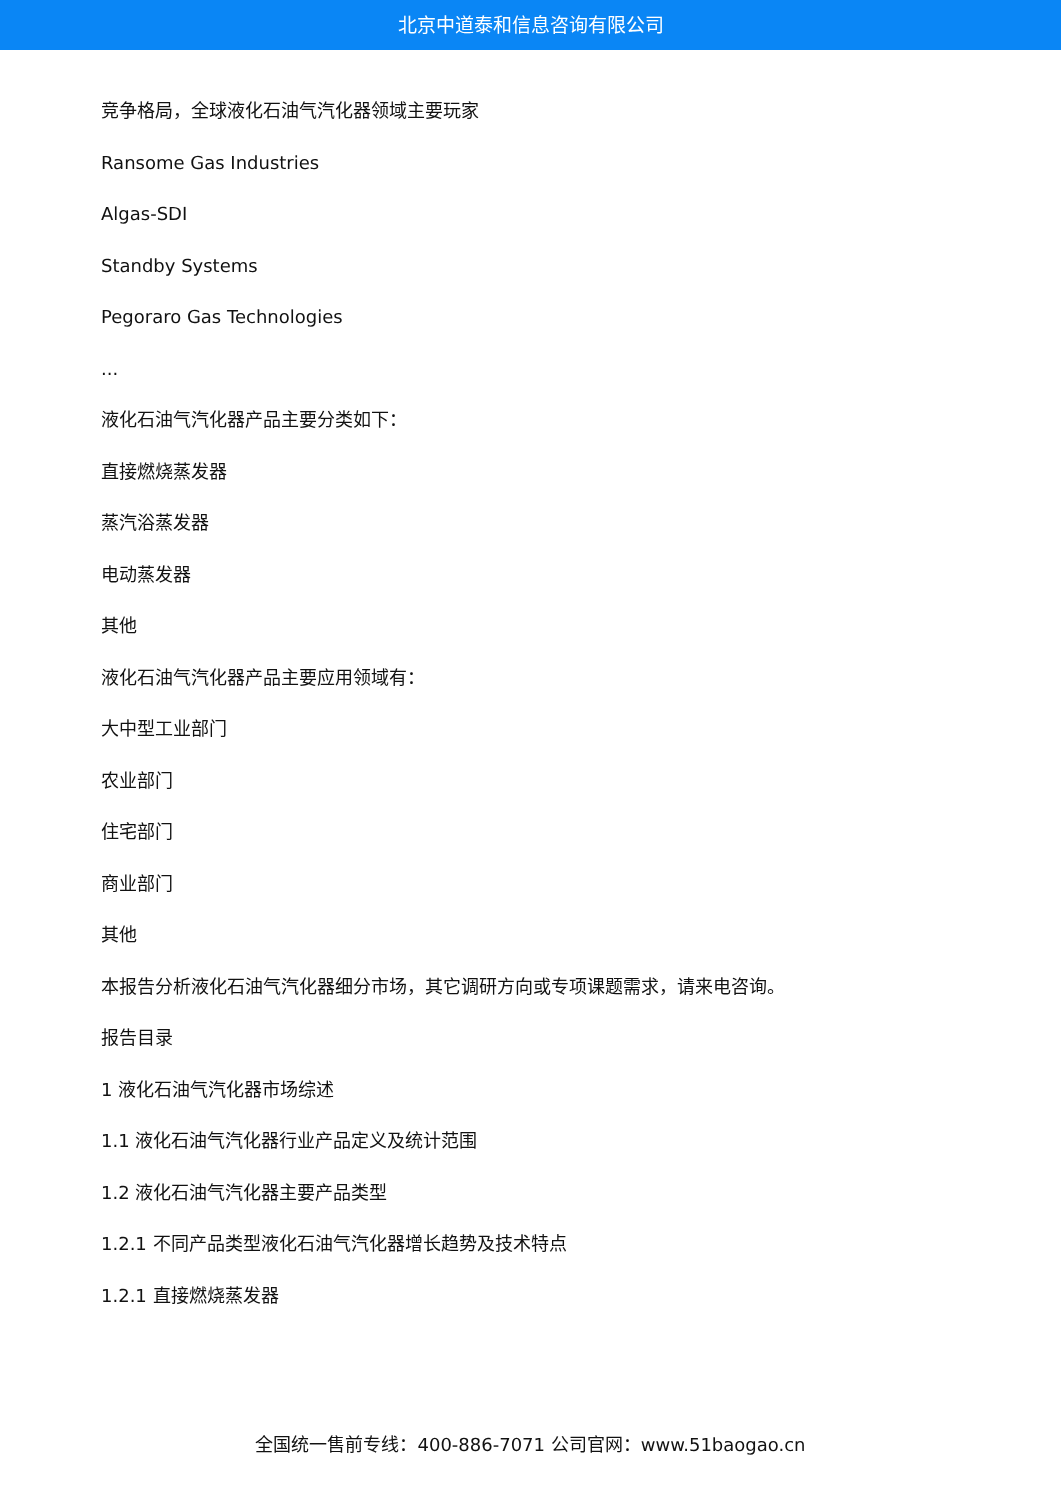北京中道泰和信息咨询有限公司
竞争格局，全球液化石油气汽化器领域主要玩家
Ransome Gas Industries
Algas-SDI
Standby Systems
Pegoraro Gas Technologies
...
液化石油气汽化器产品主要分类如下：
直接燃烧蒸发器
蒸汽浴蒸发器
电动蒸发器
其他
液化石油气汽化器产品主要应用领域有：
大中型工业部门
农业部门
住宅部门
商业部门
其他
本报告分析液化石油气汽化器细分市场，其它调研方向或专项课题需求，请来电咨询。
报告目录
1 液化石油气汽化器市场综述
1.1 液化石油气汽化器行业产品定义及统计范围
1.2 液化石油气汽化器主要产品类型
1.2.1 不同产品类型液化石油气汽化器增长趋势及技术特点
1.2.1 直接燃烧蒸发器
全国统一售前专线：400-886-7071 公司官网：www.51baogao.cn